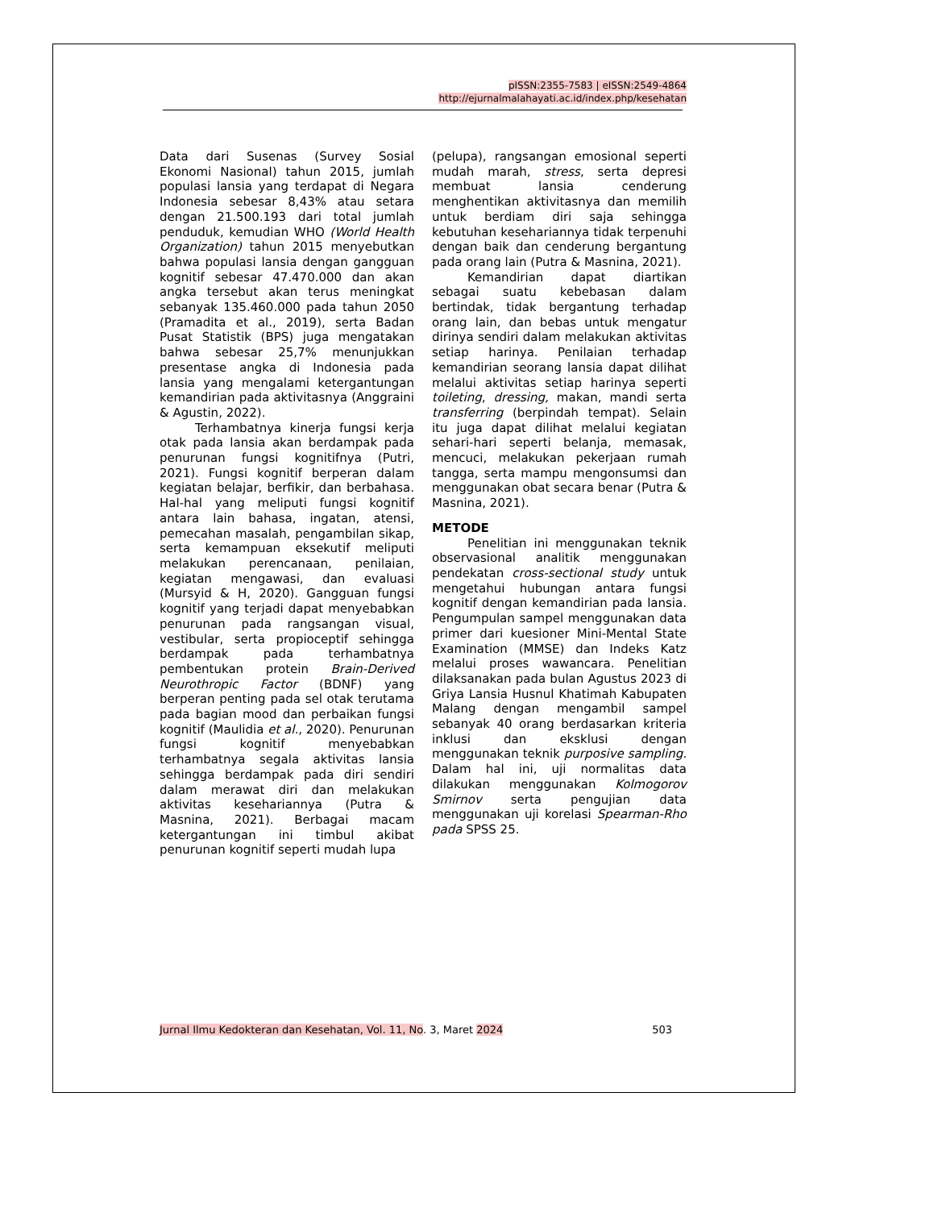pISSN:2355-7583 | eISSN:2549-4864
http://ejurnalmalahayati.ac.id/index.php/kesehatan
Data dari Susenas (Survey Sosial Ekonomi Nasional) tahun 2015, jumlah populasi lansia yang terdapat di Negara Indonesia sebesar 8,43% atau setara dengan 21.500.193 dari total jumlah penduduk, kemudian WHO (World Health Organization) tahun 2015 menyebutkan bahwa populasi lansia dengan gangguan kognitif sebesar 47.470.000 dan akan angka tersebut akan terus meningkat sebanyak 135.460.000 pada tahun 2050 (Pramadita et al., 2019), serta Badan Pusat Statistik (BPS) juga mengatakan bahwa sebesar 25,7% menunjukkan presentase angka di Indonesia pada lansia yang mengalami ketergantungan kemandirian pada aktivitasnya (Anggraini & Agustin, 2022).
Terhambatnya kinerja fungsi kerja otak pada lansia akan berdampak pada penurunan fungsi kognitifnya (Putri, 2021). Fungsi kognitif berperan dalam kegiatan belajar, berfikir, dan berbahasa. Hal-hal yang meliputi fungsi kognitif antara lain bahasa, ingatan, atensi, pemecahan masalah, pengambilan sikap, serta kemampuan eksekutif meliputi melakukan perencanaan, penilaian, kegiatan mengawasi, dan evaluasi (Mursyid & H, 2020). Gangguan fungsi kognitif yang terjadi dapat menyebabkan penurunan pada rangsangan visual, vestibular, serta propioceptif sehingga berdampak pada terhambatnya pembentukan protein Brain-Derived Neurothropic Factor (BDNF) yang berperan penting pada sel otak terutama pada bagian mood dan perbaikan fungsi kognitif (Maulidia et al., 2020). Penurunan fungsi kognitif menyebabkan terhambatnya segala aktivitas lansia sehingga berdampak pada diri sendiri dalam merawat diri dan melakukan aktivitas kesehariannya (Putra & Masnina, 2021). Berbagai macam ketergantungan ini timbul akibat penurunan kognitif seperti mudah lupa
(pelupa), rangsangan emosional seperti mudah marah, stress, serta depresi membuat lansia cenderung menghentikan aktivitasnya dan memilih untuk berdiam diri saja sehingga kebutuhan kesehariannya tidak terpenuhi dengan baik dan cenderung bergantung pada orang lain (Putra & Masnina, 2021).
Kemandirian dapat diartikan sebagai suatu kebebasan dalam bertindak, tidak bergantung terhadap orang lain, dan bebas untuk mengatur dirinya sendiri dalam melakukan aktivitas setiap harinya. Penilaian terhadap kemandirian seorang lansia dapat dilihat melalui aktivitas setiap harinya seperti toileting, dressing, makan, mandi serta transferring (berpindah tempat). Selain itu juga dapat dilihat melalui kegiatan sehari-hari seperti belanja, memasak, mencuci, melakukan pekerjaan rumah tangga, serta mampu mengonsumsi dan menggunakan obat secara benar (Putra & Masnina, 2021).
METODE
Penelitian ini menggunakan teknik observasional analitik menggunakan pendekatan cross-sectional study untuk mengetahui hubungan antara fungsi kognitif dengan kemandirian pada lansia. Pengumpulan sampel menggunakan data primer dari kuesioner Mini-Mental State Examination (MMSE) dan Indeks Katz melalui proses wawancara. Penelitian dilaksanakan pada bulan Agustus 2023 di Griya Lansia Husnul Khatimah Kabupaten Malang dengan mengambil sampel sebanyak 40 orang berdasarkan kriteria inklusi dan eksklusi dengan menggunakan teknik purposive sampling. Dalam hal ini, uji normalitas data dilakukan menggunakan Kolmogorov Smirnov serta pengujian data menggunakan uji korelasi Spearman-Rho pada SPSS 25.
Jurnal Ilmu Kedokteran dan Kesehatan, Vol. 11, No. 3, Maret 2024 503